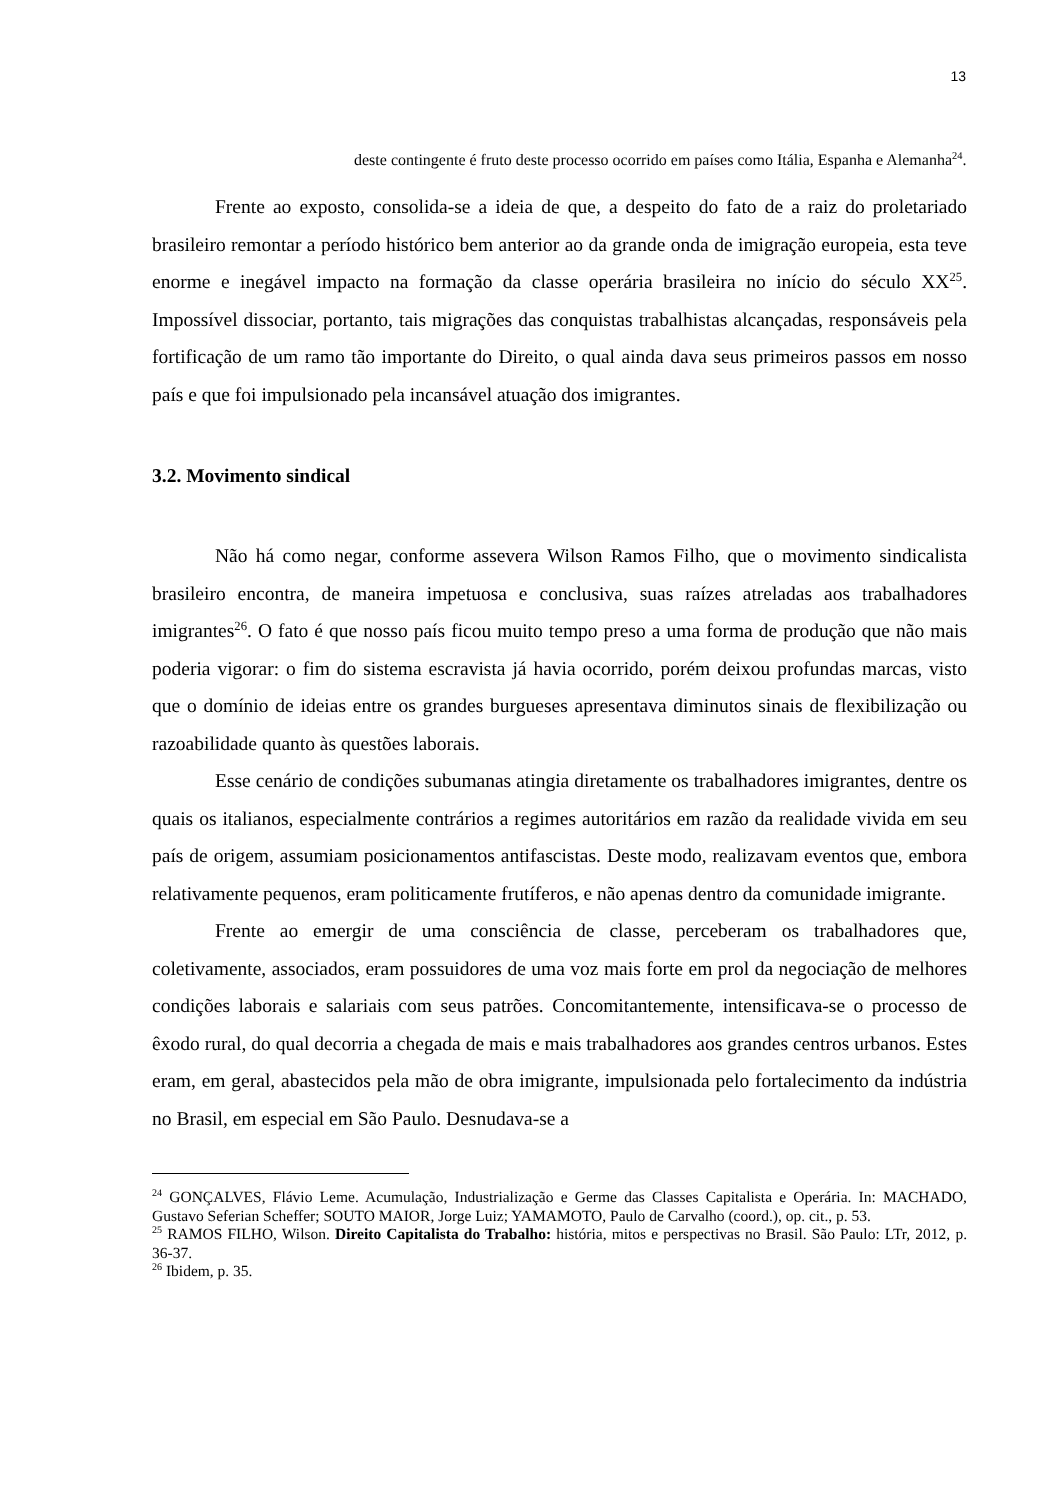13
deste contingente é fruto deste processo ocorrido em países como Itália, Espanha e Alemanha<sup>24</sup>.
Frente ao exposto, consolida-se a ideia de que, a despeito do fato de a raiz do proletariado brasileiro remontar a período histórico bem anterior ao da grande onda de imigração europeia, esta teve enorme e inegável impacto na formação da classe operária brasileira no início do século XX<sup>25</sup>. Impossível dissociar, portanto, tais migrações das conquistas trabalhistas alcançadas, responsáveis pela fortificação de um ramo tão importante do Direito, o qual ainda dava seus primeiros passos em nosso país e que foi impulsionado pela incansável atuação dos imigrantes.
3.2. Movimento sindical
Não há como negar, conforme assevera Wilson Ramos Filho, que o movimento sindicalista brasileiro encontra, de maneira impetuosa e conclusiva, suas raízes atreladas aos trabalhadores imigrantes<sup>26</sup>. O fato é que nosso país ficou muito tempo preso a uma forma de produção que não mais poderia vigorar: o fim do sistema escravista já havia ocorrido, porém deixou profundas marcas, visto que o domínio de ideias entre os grandes burgueses apresentava diminutos sinais de flexibilização ou razoabilidade quanto às questões laborais.
Esse cenário de condições subumanas atingia diretamente os trabalhadores imigrantes, dentre os quais os italianos, especialmente contrários a regimes autoritários em razão da realidade vivida em seu país de origem, assumiam posicionamentos antifascistas. Deste modo, realizavam eventos que, embora relativamente pequenos, eram politicamente frutíferos, e não apenas dentro da comunidade imigrante.
Frente ao emergir de uma consciência de classe, perceberam os trabalhadores que, coletivamente, associados, eram possuidores de uma voz mais forte em prol da negociação de melhores condições laborais e salariais com seus patrões. Concomitantemente, intensificava-se o processo de êxodo rural, do qual decorria a chegada de mais e mais trabalhadores aos grandes centros urbanos. Estes eram, em geral, abastecidos pela mão de obra imigrante, impulsionada pelo fortalecimento da indústria no Brasil, em especial em São Paulo. Desnudava-se a
<sup>24</sup> GONÇALVES, Flávio Leme. Acumulação, Industrialização e Germe das Classes Capitalista e Operária. In: MACHADO, Gustavo Seferian Scheffer; SOUTO MAIOR, Jorge Luiz; YAMAMOTO, Paulo de Carvalho (coord.), op. cit., p. 53.
<sup>25</sup> RAMOS FILHO, Wilson. Direito Capitalista do Trabalho: história, mitos e perspectivas no Brasil. São Paulo: LTr, 2012, p. 36-37.
<sup>26</sup> Ibidem, p. 35.